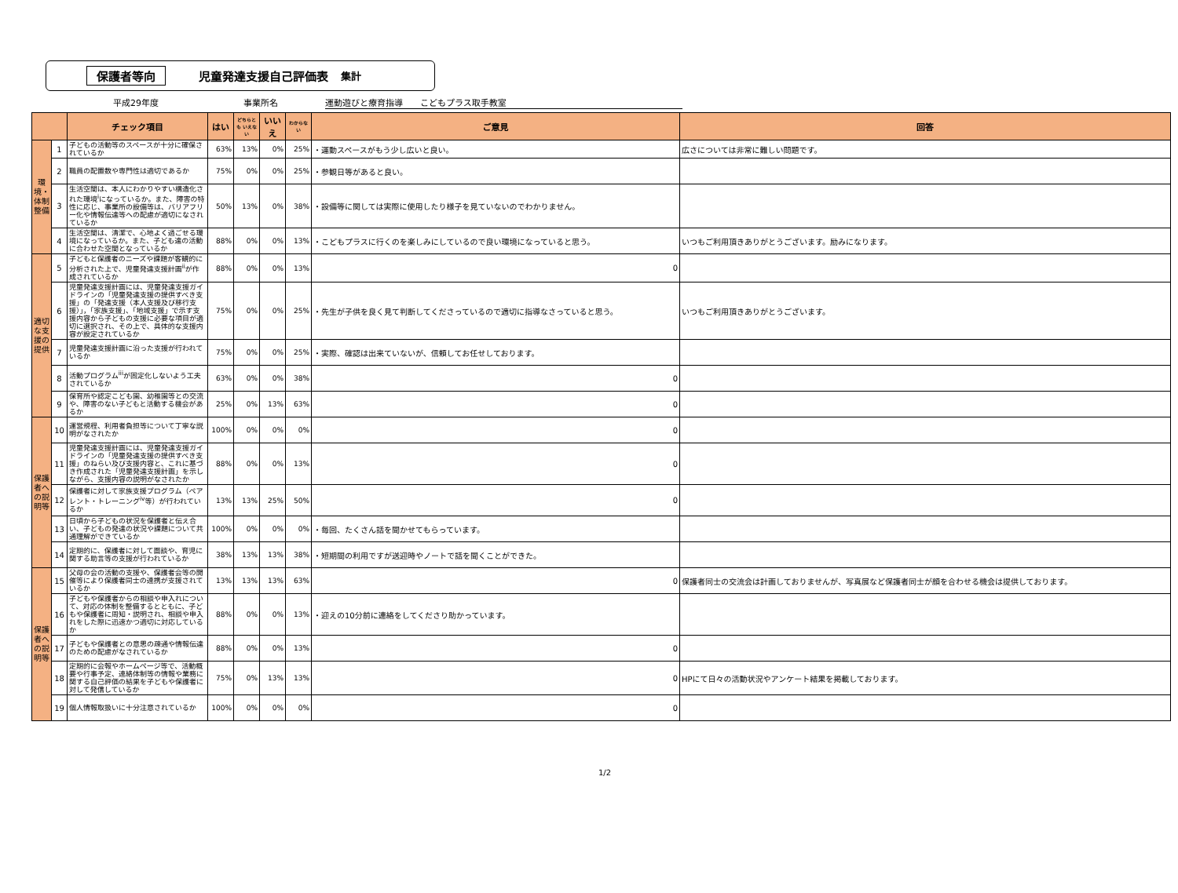保護者等向 児童発達支援自己評価表 集計
平成29年度 事業所名 運動遊びと療育指導　　こどもプラス取手教室
| | | チェック項目 | はい | どちらとも いえない | いいえ | わからない | ご意見 | 回答 |
| --- | --- | --- | --- | --- | --- | --- | --- | --- |
| 環境・体制整備 | 1 | 子どもの活動等のスペースが十分に確保されているか | 63% | 13% | 0% | 25% | ・運動スペースがもう少し広いと良い。 | 広さについては非常に難しい問題です。 |
| | 2 | 職員の配置数や専門性は適切であるか | 75% | 0% | 0% | 25% | ・参観日等があると良い。 | |
| | 3 | 生活空間は、本人にわかりやすい構造化された環境<sup>i</sup>になっているか。また、障害の特性に応じ、事業所の設備等は、バリアフリー化や情報伝達等への配慮が適切になされているか | 50% | 13% | 0% | 38% | ・設備等に関しては実際に使用したり様子を見ていないのでわかりません。 | |
| | 4 | 生活空間は、清潔で、心地よく過ごせる環境になっているか。また、子ども達の活動に合わせた空間となっているか | 88% | 0% | 0% | 13% | ・こどもプラスに行くのを楽しみにしているので良い環境になっていると思う。 | いつもご利用頂きありがとうございます。励みになります。 |
| 適切な支援の提供 | 5 | 子どもと保護者のニーズや課題が客観的に分析された上で、児童発達支援計画<sup>ii</sup>が作成されているか | 88% | 0% | 0% | 13% | 0 | |
| | 6 | 児童発達支援計画には、児童発達支援ガイドラインの「児童発達支援の提供すべき支援」の「発達支援（本人支援及び移行支援）」，「家族支援」、「地域支援」で示す支援内容から子どもの支援に必要な項目が適切に選択され、その上で、具体的な支援内容が設定されているか | 75% | 0% | 0% | 25% | ・先生が子供を良く見て判断してくださっているので適切に指導なさっていると思う。 | いつもご利用頂きありがとうございます。 |
| | 7 | 児童発達支援計画に沿った支援が行われているか | 75% | 0% | 0% | 25% | ・実際、確認は出来ていないが、信頼してお任せしております。 | |
| | 8 | 活動プログラム<sup>iii</sup>が固定化しないよう工夫されているか | 63% | 0% | 0% | 38% | 0 | |
| | 9 | 保育所や認定こども園、幼稚園等との交流や、障害のない子どもと活動する機会があるか | 25% | 0% | 13% | 63% | 0 | |
| 保護者への説明等 | 10 | 運営規程、利用者負担等について丁寧な説明がなされたか | 100% | 0% | 0% | 0% | 0 | |
| | 11 | 児童発達支援計画には、児童発達支援ガイドラインの「児童発達支援の提供すべき支援」のねらい及び支援内容と、これに基づき作成された「児童発達支援計画」を示しながら、支援内容の説明がなされたか | 88% | 0% | 0% | 13% | 0 | |
| | 12 | 保護者に対して家族支援プログラム（ペアレント・トレーニング<sup>iv</sup>等）が行われているか | 13% | 13% | 25% | 50% | 0 | |
| | 13 | 日頃から子どもの状況を保護者と伝え合い、子どもの発達の状況や課題について共通理解ができているか | 100% | 0% | 0% | 0% | ・毎回、たくさん話を聞かせてもらっています。 | |
| | 14 | 定期的に、保護者に対して面談や、育児に関する助言等の支援が行われているか | 38% | 13% | 13% | 38% | ・短期間の利用ですが送迎時やノートで話を聞くことができた。 | |
| 保護者への説明等 | 15 | 父母の会の活動の支援や、保護者会等の開催等により保護者同士の連携が支援されているか | 13% | 13% | 13% | 63% | 0 | 保護者同士の交流会は計画しておりませんが、写真展など保護者同士が顔を合わせる機会は提供しております。 |
| | 16 | 子どもや保護者からの相談や申入れについて、対応の体制を整備するとともに、子どもや保護者に周知・説明され、相談や申入れをした際に迅速かつ適切に対応しているか | 88% | 0% | 0% | 13% | ・迎えの10分前に連絡をしてくださり助かっています。 | |
| | 17 | 子どもや保護者との意思の疎通や情報伝達のための配慮がなされているか | 88% | 0% | 0% | 13% | 0 | |
| | 18 | 定期的に会報やホームページ等で、活動概要や行事予定、連絡体制等の情報や業務に関する自己評価の結果を子どもや保護者に対して発信しているか | 75% | 0% | 13% | 13% | 0 | HPにて日々の活動状況やアンケート結果を掲載しております。 |
| | 19 | 個人情報取扱いに十分注意されているか | 100% | 0% | 0% | 0% | 0 | |
1/2